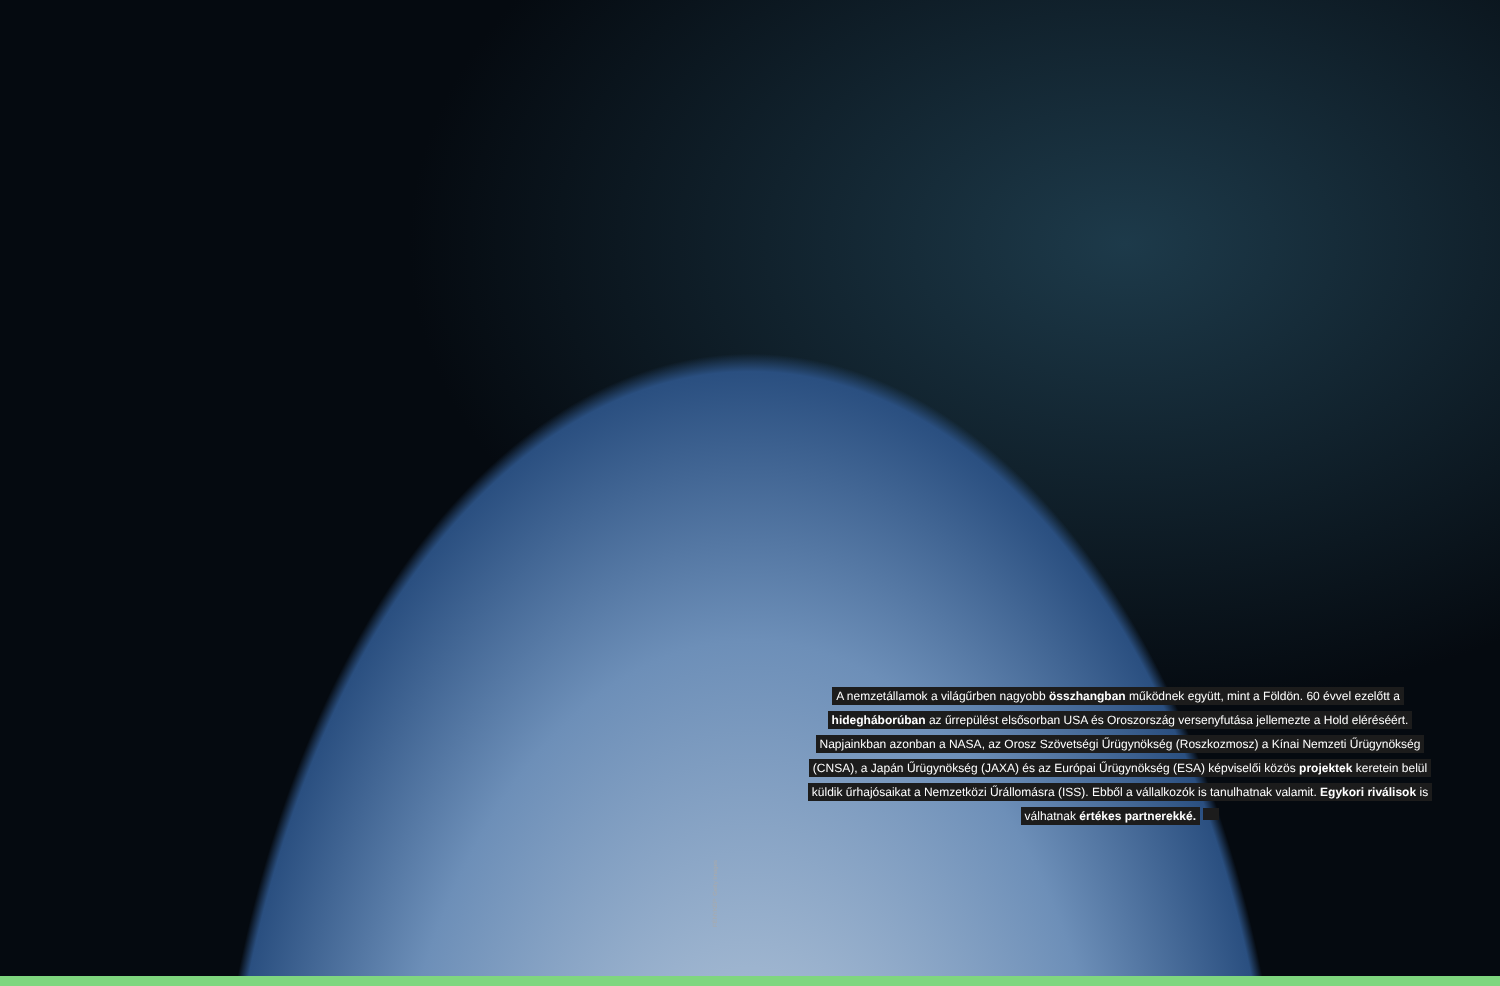A nemzetállamok a világűrben nagyobb összhangban működnek együtt, mint a Földön. 60 évvel ezelőtt a hidegháborúban az űrrepülést elsősorban USA és Oroszország versenyfutása jellemezte a Hold eléréséért. Napjainkban azonban a NASA, az Orosz Szövetségi Űrügynökség (Roszkozmosz) a Kínai Nemzeti Űrügynökség (CNSA), a Japán Űrügynökség (JAXA) és az Európai Űrügynökség (ESA) képviselői közös projektek keretein belül küldik űrhajósaikat a Nemzetközi Űrállomásra (ISS). Ebből a vállalkozók is tanulhatnak valamit. Egykori riválisok is válhatnak értékes partnerekké.
FÉNYKÉP: Getty Images